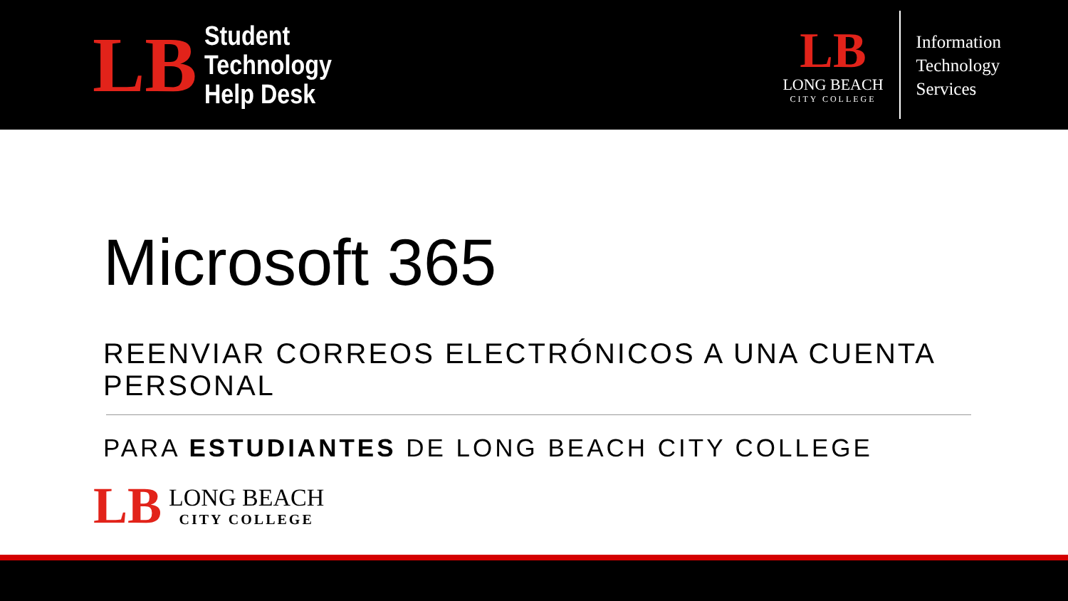LB
Student
Technology
Help Desk
LB
LONG BEACH
CITY COLLEGE
Information
Technology
Services
Microsoft 365
REENVIAR CORREOS ELECTRÓNICOS A UNA CUENTA PERSONAL
PARA ESTUDIANTES DE LONG BEACH CITY COLLEGE
LB
LONG BEACH
CITY COLLEGE